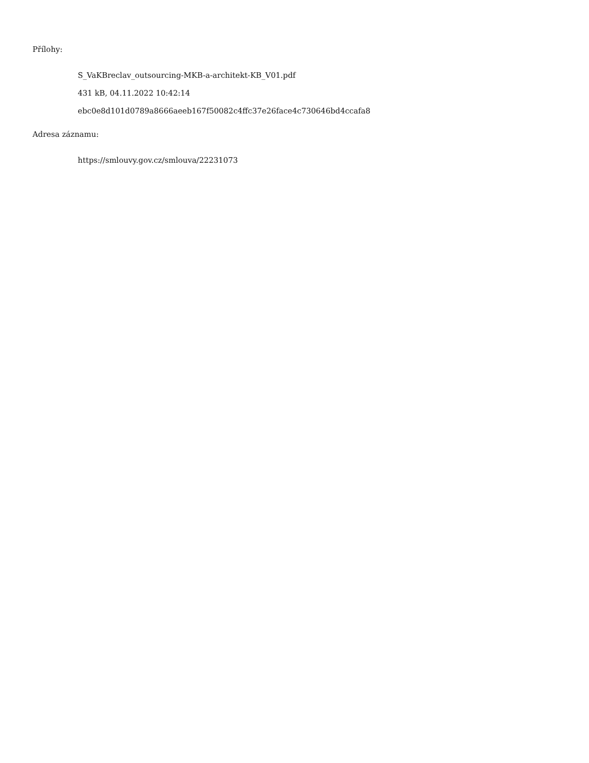Přílohy:
S_VaKBreclav_outsourcing-MKB-a-architekt-KB_V01.pdf
431 kB, 04.11.2022 10:42:14
ebc0e8d101d0789a8666aeeb167f50082c4ffc37e26face4c730646bd4ccafa8
Adresa záznamu:
https://smlouvy.gov.cz/smlouva/22231073